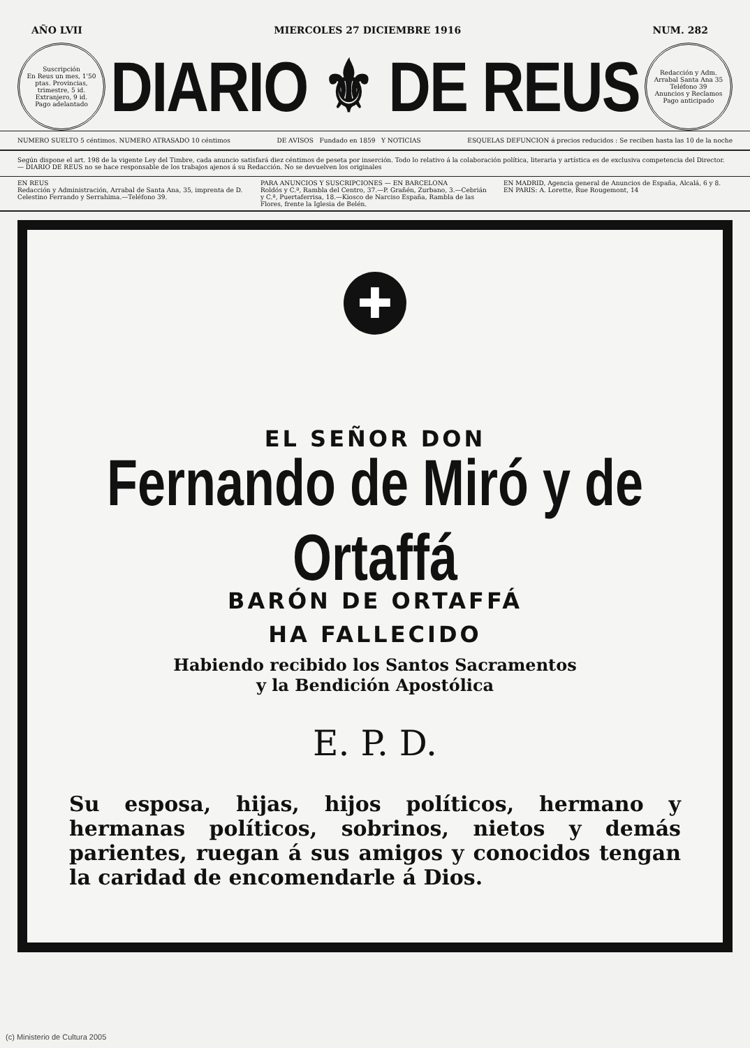AÑO LVII MIERCOLES 27 DICIEMBRE 1916 NUM. 282
Suscripción
En Reus un mes, 1'50 ptas. Provincias, trimestre, 5 id. Extranjero, 9 id.
Pago adelantado
DIARIO ⚜ DE REUS
Redacción y Adm.
Arrabal Santa Ana 35
Teléfono 39
Anuncios y Reclamos
Pago anticipado
NUMERO SUELTO 5 céntimos. NUMERO ATRASADO 10 céntimos DE AVISOS Fundado en 1859 Y NOTICIAS ESQUELAS DEFUNCION á precios reducidos : Se reciben hasta las 10 de la noche
Según dispone el art. 198 de la vigente Ley del Timbre, cada anuncio satisfará diez céntimos de peseta por inserción. Todo lo relativo á la colaboración política, literaria y artística es de exclusiva competencia del Director. — DIARIO DE REUS no se hace responsable de los trabajos ajenos á su Redacción. No se devuelven los originales
EN REUS
Redacción y Administración, Arrabal de Santa Ana, 35, imprenta de D. Celestino Ferrando y Serrahima.—Teléfono 39.
PARA ANUNCIOS Y SUSCRIPCIONES — EN BARCELONA
Roldós y C.ª, Rambla del Centro, 37.—P. Grañén, Zurbano, 3.—Cebrián y C.ª, Puertaferrisa, 18.—Kiosco de Narciso España, Rambla de las Flores, frente la Iglesia de Belén.
EN MADRID, Agencia general de Anuncios de España, Alcalá, 6 y 8.
EN PARIS: A. Lorette, Rue Rougemont, 14
✚
EL SEÑOR DON
Fernando de Miró y de Ortaffá
BARÓN DE ORTAFFÁ
HA FALLECIDO
Habiendo recibido los Santos Sacramentos
y la Bendición Apostólica
E. P. D.
Su esposa, hijas, hijos políticos, hermano y hermanas políticos, sobrinos, nietos y demás parientes, ruegan á sus amigos y conocidos tengan la caridad de encomendarle á Dios.
(c) Ministerio de Cultura 2005